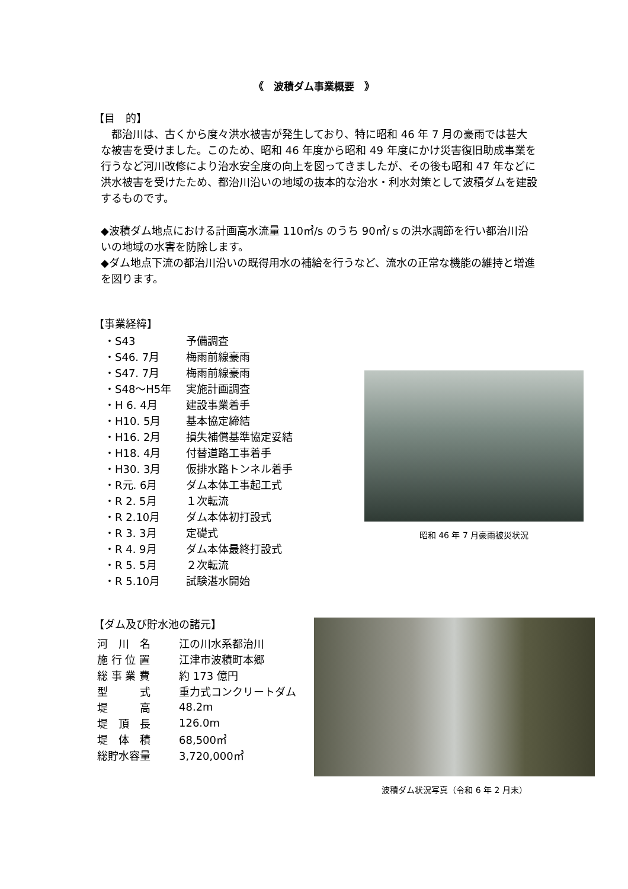《　波積ダム事業概要　》
【目　的】
　都治川は、古くから度々洪水被害が発生しており、特に昭和 46 年 7 月の豪雨では甚大な被害を受けました。このため、昭和 46 年度から昭和 49 年度にかけ災害復旧助成事業を行うなど河川改修により治水安全度の向上を図ってきましたが、その後も昭和 47 年などに洪水被害を受けたため、都治川沿いの地域の抜本的な治水・利水対策として波積ダムを建設するものです。
◆波積ダム地点における計画高水流量 110㎥/s のうち 90㎥/ｓの洪水調節を行い都治川沿いの地域の水害を防除します。
◆ダム地点下流の都治川沿いの既得用水の補給を行うなど、流水の正常な機能の維持と増進を図ります。
【事業経緯】
| ・S43 | 予備調査 |
| ・S46. 7月 | 梅雨前線豪雨 |
| ・S47. 7月 | 梅雨前線豪雨 |
| ・S48～H5年 | 実施計画調査 |
| ・H 6. 4月 | 建設事業着手 |
| ・H10. 5月 | 基本協定締結 |
| ・H16. 2月 | 損失補償基準協定妥結 |
| ・H18. 4月 | 付替道路工事着手 |
| ・H30. 3月 | 仮排水路トンネル着手 |
| ・R元. 6月 | ダム本体工事起工式 |
| ・R 2. 5月 | １次転流 |
| ・R 2.10月 | ダム本体初打設式 |
| ・R 3. 3月 | 定礎式 |
| ・R 4. 9月 | ダム本体最終打設式 |
| ・R 5. 5月 | ２次転流 |
| ・R 5.10月 | 試験湛水開始 |
昭和 46 年 7 月豪雨被災状況
【ダム及び貯水池の諸元】
| 河 川 名 | 江の川水系都治川 |
| 施 行 位 置 | 江津市波積町本郷 |
| 総 事 業 費 | 約 173 億円 |
| 型 式 | 重力式コンクリートダム |
| 堤 高 | 48.2m |
| 堤 頂 長 | 126.0m |
| 堤 体 積 | 68,500㎥ |
| 総貯水容量 | 3,720,000㎥ |
波積ダム状況写真（令和 6 年 2 月末）